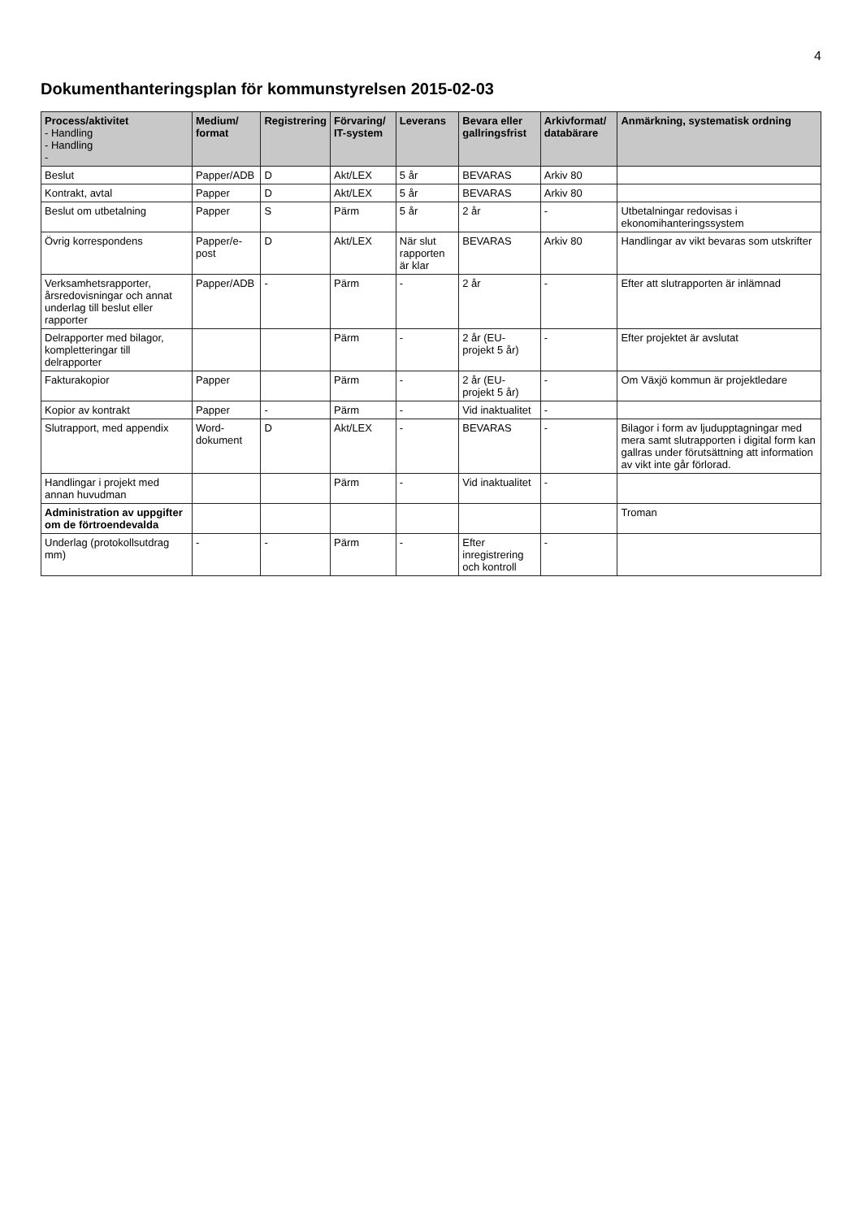4
Dokumenthanteringsplan för kommunstyrelsen 2015-02-03
| Process/aktivitet - Handling - Handling - | Medium/ format | Registrering | Förvaring/ IT-system | Leverans | Bevara eller gallringsfrist | Arkivformat/ databärare | Anmärkning, systematisk ordning |
| --- | --- | --- | --- | --- | --- | --- | --- |
| Beslut | Papper/ADB | D | Akt/LEX | 5 år | BEVARAS | Arkiv 80 | |
| Kontrakt, avtal | Papper | D | Akt/LEX | 5 år | BEVARAS | Arkiv 80 | |
| Beslut om utbetalning | Papper | S | Pärm | 5 år | 2 år | - | Utbetalningar redovisas i ekonomihanteringssystem |
| Övrig korrespondens | Papper/e-post | D | Akt/LEX | När slut rapporten är klar | BEVARAS | Arkiv 80 | Handlingar av vikt bevaras som utskrifter |
| Verksamhetsrapporter, årsredovisningar och annat underlag till beslut eller rapporter | Papper/ADB | - | Pärm | - | 2 år | - | Efter att slutrapporten är inlämnad |
| Delrapporter med bilagor, kompletteringar till delrapporter | | | Pärm | - | 2 år (EU-projekt 5 år) | - | Efter projektet är avslutat |
| Fakturakopior | Papper | | Pärm | - | 2 år (EU-projekt 5 år) | - | Om Växjö kommun är projektledare |
| Kopior av kontrakt | Papper | - | Pärm | - | Vid inaktualitet | - | |
| Slutrapport, med appendix | Word-dokument | D | Akt/LEX | - | BEVARAS | - | Bilagor i form av ljudupptagningar med mera samt slutrapporten i digital form kan gallras under förutsättning att information av vikt inte går förlorad. |
| Handlingar i projekt med annan huvudman | | | Pärm | - | Vid inaktualitet | - | |
| Administration av uppgifter om de förtroendevalda | | | | | | | Troman |
| Underlag (protokollsutdrag mm) | - | - | Pärm | - | Efter inregistrering och kontroll | - | |